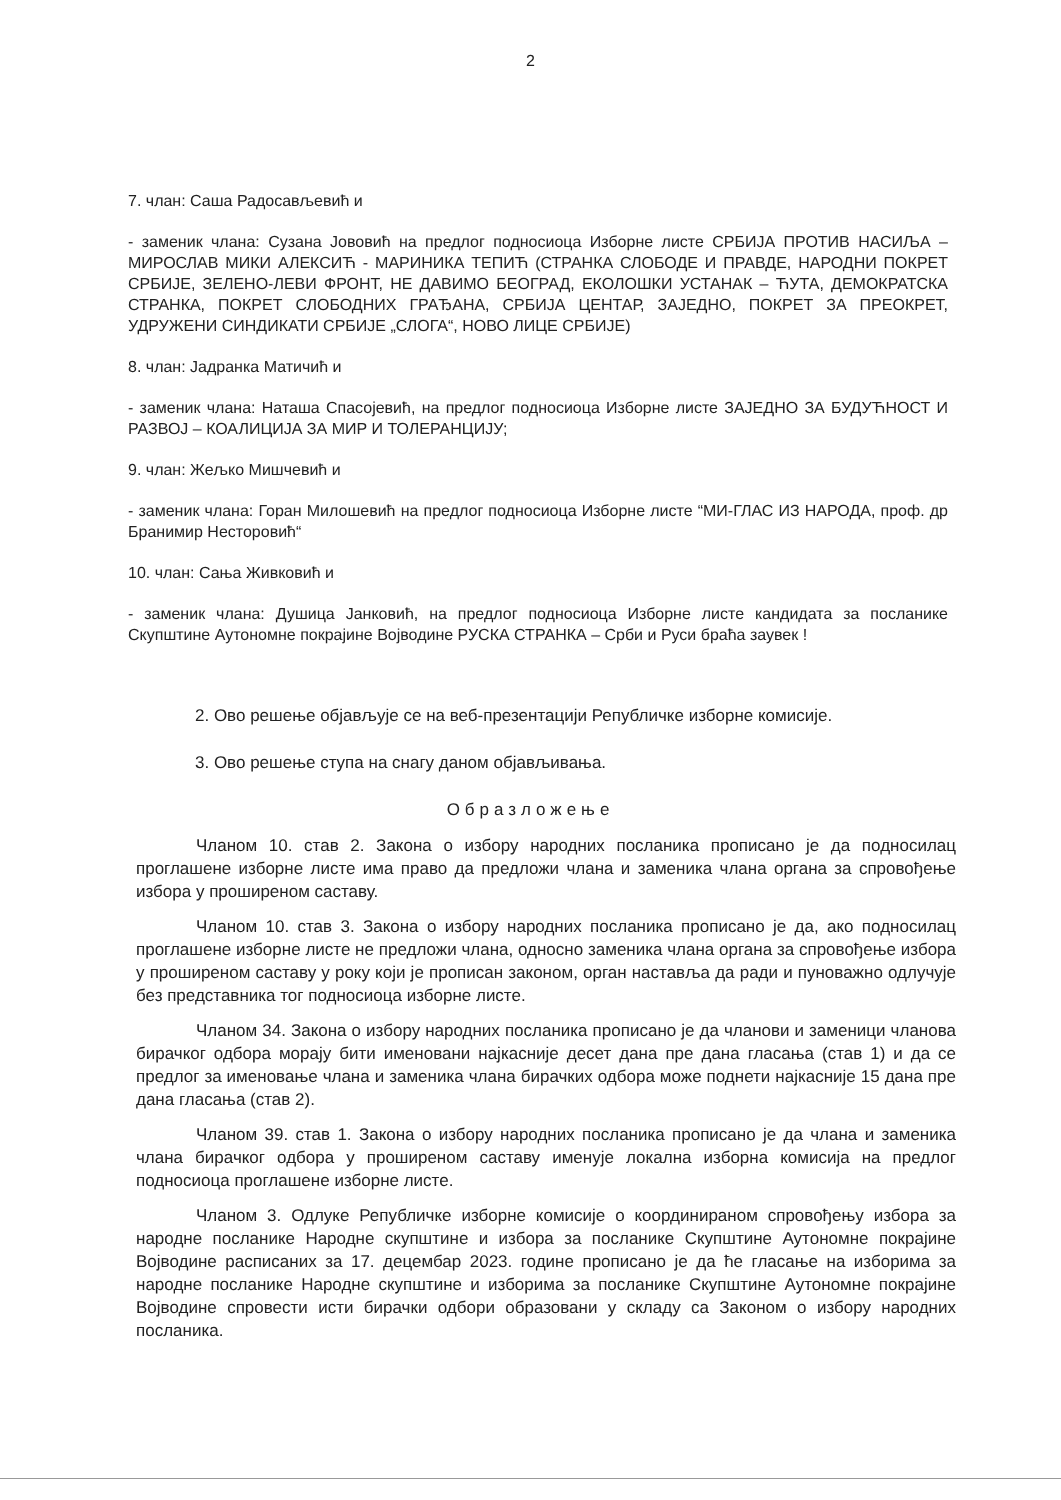2
7. члан: Саша Радосављевић и
- заменик члана: Сузана Јововић на предлог подносиоца Изборне листе СРБИЈА ПРОТИВ НАСИЉА – МИРОСЛАВ МИКИ АЛЕКСИЋ - МАРИНИКА ТЕПИЋ (СТРАНКА СЛОБОДЕ И ПРАВДЕ, НАРОДНИ ПОКРЕТ СРБИЈЕ, ЗЕЛЕНО-ЛЕВИ ФРОНТ, НЕ ДАВИМО БЕОГРАД, ЕКОЛОШКИ УСТАНАК – ЋУТА, ДЕМОКРАТСКА СТРАНКА, ПОКРЕТ СЛОБОДНИХ ГРАЂАНА, СРБИЈА ЦЕНТАР, ЗАЈЕДНО, ПОКРЕТ ЗА ПРЕОКРЕТ, УДРУЖЕНИ СИНДИКАТИ СРБИЈЕ „СЛОГА“, НОВО ЛИЦЕ СРБИЈЕ)
8. члан: Јадранка Матичић и
- заменик члана: Наташа Спасојевић, на предлог подносиоца Изборне листе ЗАЈЕДНО ЗА БУДУЋНОСТ И РАЗВОЈ – КОАЛИЦИЈА ЗА МИР И ТОЛЕРАНЦИЈУ;
9. члан: Жељко Мишчевић и
- заменик члана: Горан Милошевић на предлог подносиоца Изборне листе “МИ-ГЛАС ИЗ НАРОДА, проф. др Бранимир Несторовић“
10. члан: Сања Живковић и
- заменик члана: Душица Јанковић, на предлог подносиоца Изборне листе кандидата за посланике Скупштине Аутономне покрајине Војводине РУСКА СТРАНКА – Срби и Руси браћа заувек !
2. Ово решење објављује се на веб-презентацији Републичке изборне комисије.
3. Ово решење ступа на снагу даном објављивања.
Образложење
Чланом 10. став 2. Закона о избору народних посланика прописано је да подносилац проглашене изборне листе има право да предложи члана и заменика члана органа за спровођење избора у проширеном саставу.
Чланом 10. став 3. Закона о избору народних посланика прописано је да, ако подносилац проглашене изборне листе не предложи члана, односно заменика члана органа за спровођење избора у проширеном саставу у року који је прописан законом, орган наставља да ради и пуноважно одлучује без представника тог подносиоца изборне листе.
Чланом 34. Закона о избору народних посланика прописано је да чланови и заменици чланова бирачког одбора морају бити именовани најкасније десет дана пре дана гласања (став 1) и да се предлог за именовање члана и заменика члана бирачких одбора може поднети најкасније 15 дана пре дана гласања (став 2).
Чланом 39. став 1. Закона о избору народних посланика прописано је да члана и заменика члана бирачког одбора у проширеном саставу именује локална изборна комисија на предлог подносиоца проглашене изборне листе.
Чланом 3. Одлуке Републичке изборне комисије о координираном спровођењу избора за народне посланике Народне скупштине и избора за посланике Скупштине Аутономне покрајине Војводине расписаних за 17. децембар 2023. године прописано је да ће гласање на изборима за народне посланике Народне скупштине и изборима за посланике Скупштине Аутономне покрајине Војводине спровести исти бирачки одбори образовани у складу са Законом о избору народних посланика.